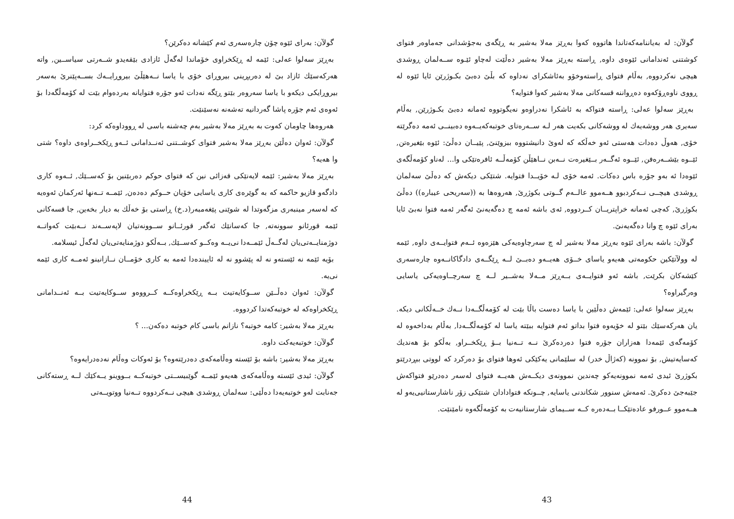گولآن: لە بەیاننامەکەتاندا هاتووە کەوا بەڕێز مەلا بەشیر بە ڕێگەی بەجۆشدانی جەماوەر فتوای کوشتنی ئەندامانی ئێوەی داوە, ڕاستە بەڕێز مەلا بەشیر دەڵێت لەچاو ئێـوە ســەلمان ڕوشدی هیچی نەکردووە, بەڵام فتوای ڕاستەوخۆو بەئاشکرای نەداوە کە بڵێ دەبێ بکـوژرێن ئایا ئێوە لە ڕووی ناوەڕۆکەوە دەڕواننە قسەکانی مەلا بەشیر کەوا فتوایە؟
بەڕێز سەلوا عەلی: ڕاستە فتواکە بە ئاشکرا نەدراوەو نەیگوتووە ئەمانە دەبێ بکـوژرێن, بەڵام سەیری هەر ووشەیەك لە ووشەکانی بکەیت هەر لـە ســەرەتای خوتبەکەیــەوە دەبینــی ئەمە دەگرێتە خۆی, هەوڵ دەدات هەستی ئەو خەڵکە کە لەوێ دانیشتووە ببزوێنێ, پێیــان دەڵێ: ئێوە بێغیرەتن, ئێــوە بێشــەرەفن, ئێــوە ئەگــەر بــێغیرەت نــەبن نــاهێڵن کۆمەڵــە ئافرەتێکی وا... لەناو کۆمەڵگەی ئێوەدا ئە بەو جۆرە باس دەکات. ئەمە خۆی لـە خۆیــدا فتوایە. شتێکی دیکەش کە دەڵێ سەلمان ڕوشدی هیچــی نــەکردبوو هــەموو عالــەم گــوتی بکوژرێ, هەروەها بە ((سەریحی عیبارە)) دەڵێ بکوژرێ, کەچی ئەمانە خراپتریــان کــردووە, ئەی باشە ئەمە چ دەگەیەنێ ئەگەر ئەمە فتوا نەبێ ئایا بەرای ئێوە چ واتا دەگەیەنێ.
گولآن: باشە بەرای ئێوە بەڕێز مەلا بەشیر لە چ سەرچاوەیەکی هێزەوە ئــەم فتوایــەی داوە, ئێمە لە وولآتێکین حکومەتی هەیەو یاسای خــۆی هەیــەو دەبــێ لــە ڕێگــەی دادگاکانــەوە چارەسەری کێشەکان بکرێت, باشە ئەو فتوایــەی بــەڕێز مــەلا بەشــیر لــە چ سەرچــاوەیەکی یاسایی وەرگیراوە؟
بەڕێز سەلوا عەلی: ئێمەش دەڵێین با یاسا دەست باڵا بێت لە کۆمەڵگــەدا نــەك خــەڵکانی دیکە. یان هەرکەسێك بێتو لە خۆیەوە فتوا بداتو ئەم فتوایە ببێتە یاسا لە کۆمەڵگــەدا, بەڵام بەداخەوە لە کۆمەگەی ئێمەدا هەزاران جۆرە فتوا دەردەکرێ نــە تــەنیا بــۆ ڕێکخــراو, بەڵکو بۆ هەندیك کەسایەتیش, بۆ نموونە (کەژاڵ خدر) لە سلێمانی یەکێکی ئەوها فتوای بۆ دەرکرد کە لووتی ببڕدرێتو بکوژرێ ئیدی ئەمە نموونەیەكو چەندین نموونەی دیکــەش هەیــە فتوای لەسەر دەدرێو فتواکەش جێبەجێ دەکرێ. ئەمەش سنوور شکاندنی یاسایە, چــونکە فتوادادان شتێکی زۆر ناشارستانیی‌یەو لە هــەموو عــورفو عادەتێکــا بــەدەرە کــە ســیمای شارستانیەت بە کۆمەڵگەوە نامێنێت.
43
گولآن: بەرای ئێوە چۆن چارەسەری ئەم کێشانە دەکرێن؟
بەڕێز سەلوا عەلی: ئێمە لە ڕێکخراوی خۆماندا لەگەڵ ئازادی بێقەیدو شــەرتی سیاســین, واتە هەرکەسێك ئازاد بێ لە دەربڕینی بیروڕای خۆی با یاسا نــەهێڵێ بیروڕایــەك بســەپێنرێ بەسەر بیروڕایکی دیکەو با یاسا سەروەر بێتو ڕێگە نەدات ئەو جۆرە فتوایانە بەردەوام بێت لە کۆمەڵگەدا بۆ ئەوەی ئەم جۆرە پاشا گەردانیە تەشەنە نەسێنێت.
هەروەها چاومان کەوت بە بەڕێز مەلا بەشیر بەم چەشنە باسی لە ڕووداوەکە کرد:
گولآن: ئەوان دەڵێن بەڕێز مەلا بەشیر فتوای کوشــتنی ئەنــدامانی ئــەو ڕێکخــراوەی داوە؟ شتی وا هەیە؟
بەڕێز مەلا بەشیر: ئێمە لایەنێکی قەزائی نین کە فتوای حوکم دەربێنین بۆ کەســێك, ئــەوە کاری دادگەو قازیو حاکمە کە بە گوێرەی کاری یاسایی خۆیان حــوکم دەدەن, ئێمــە تــەنها ئەرکمان ئەوەیە کە لەسەر مینبەری مزگەوتدا لە شوێنی پێغەمبەر(د.خ) ڕاستی بۆ خەڵك بە دیار بخەین, جا قسەکانی ئێمە قورئانو سوونەتە, جا کەسانێك ئەگەر قورئــانو ســوونەتیان لاپەســەند نــەبێت کەواتــە دوژمنایــەتی‌یان لەگــەڵ ئێمــەدا نی‌یــە وەکــو کەســێك, بــەڵکو دوژمنایەتی‌یان لەگەڵ ئیسلامە.
بۆیە ئێمە نە ئێستەو نە لە پێشوو نە لە ئاییندەدا ئەمە بە کاری خۆمــان نــازانینو ئەمــە کاری ئێمە نی‌یە.
گولآن: ئەوان دەڵــێن ســوکایەتیت بــە ڕێکخراوەکــە کــرووەو ســوکایەتیت بــە ئەنــدامانی ڕێکخراوەکە لە خوتبەکەتدا کردووە.
بەڕێز مەلا بەشیر: کامە خوتبە؟ نازانم باسی کام خوتبە دەکەن... ؟
گولآن: خوتبەیەکت داوە.
بەڕێز مەلا بەشیر: باشە بۆ ئێستە وەڵامەکەی دەدرێتەوە؟ بۆ ئەوکات وەڵام نەدەدرایەوە؟
گولآن: ئیدی ئێستە وەڵامەکەی هەیەو ئێمــە گوێبیســتی خوتبەکــە بــووینو یــەکێك لــە ڕستەکانی جەنابت لەو خوتبەیەدا دەڵێی: سەلمان ڕوشدی هیچی نــەکردووە تــەنیا ووتویــەتی
44